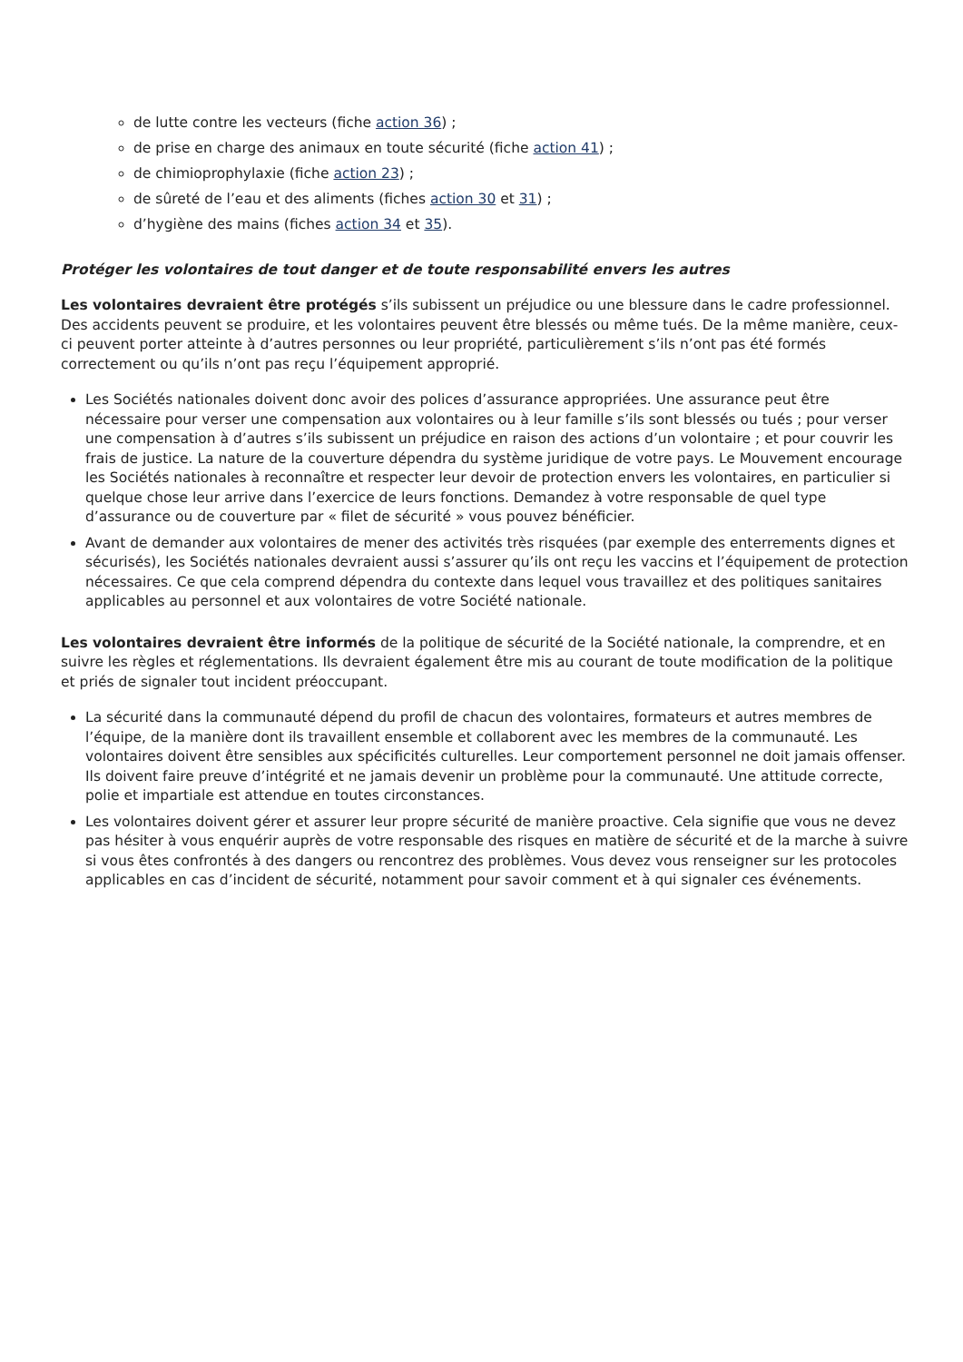de lutte contre les vecteurs (fiche action 36) ;
de prise en charge des animaux en toute sécurité (fiche action 41) ;
de chimioprophylaxie (fiche action 23) ;
de sûreté de l’eau et des aliments (fiches action 30 et 31) ;
d’hygiène des mains (fiches action 34 et 35).
Protéger les volontaires de tout danger et de toute responsabilité envers les autres
Les volontaires devraient être protégés s’ils subissent un préjudice ou une blessure dans le cadre professionnel. Des accidents peuvent se produire, et les volontaires peuvent être blessés ou même tués. De la même manière, ceux-ci peuvent porter atteinte à d’autres personnes ou leur propriété, particulièrement s’ils n’ont pas été formés correctement ou qu’ils n’ont pas reçu l’équipement approprié.
Les Sociétés nationales doivent donc avoir des polices d’assurance appropriées. Une assurance peut être nécessaire pour verser une compensation aux volontaires ou à leur famille s’ils sont blessés ou tués ; pour verser une compensation à d’autres s’ils subissent un préjudice en raison des actions d’un volontaire ; et pour couvrir les frais de justice. La nature de la couverture dépendra du système juridique de votre pays. Le Mouvement encourage les Sociétés nationales à reconnaître et respecter leur devoir de protection envers les volontaires, en particulier si quelque chose leur arrive dans l’exercice de leurs fonctions. Demandez à votre responsable de quel type d’assurance ou de couverture par « filet de sécurité » vous pouvez bénéficier.
Avant de demander aux volontaires de mener des activités très risquées (par exemple des enterrements dignes et sécurisés), les Sociétés nationales devraient aussi s’assurer qu’ils ont reçu les vaccins et l’équipement de protection nécessaires. Ce que cela comprend dépendra du contexte dans lequel vous travaillez et des politiques sanitaires applicables au personnel et aux volontaires de votre Société nationale.
Les volontaires devraient être informés de la politique de sécurité de la Société nationale, la comprendre, et en suivre les règles et réglementations. Ils devraient également être mis au courant de toute modification de la politique et priés de signaler tout incident préoccupant.
La sécurité dans la communauté dépend du profil de chacun des volontaires, formateurs et autres membres de l’équipe, de la manière dont ils travaillent ensemble et collaborent avec les membres de la communauté. Les volontaires doivent être sensibles aux spécificités culturelles. Leur comportement personnel ne doit jamais offenser. Ils doivent faire preuve d’intégrité et ne jamais devenir un problème pour la communauté. Une attitude correcte, polie et impartiale est attendue en toutes circonstances.
Les volontaires doivent gérer et assurer leur propre sécurité de manière proactive. Cela signifie que vous ne devez pas hésiter à vous enquérir auprès de votre responsable des risques en matière de sécurité et de la marche à suivre si vous êtes confrontés à des dangers ou rencontrez des problèmes. Vous devez vous renseigner sur les protocoles applicables en cas d’incident de sécurité, notamment pour savoir comment et à qui signaler ces événements.